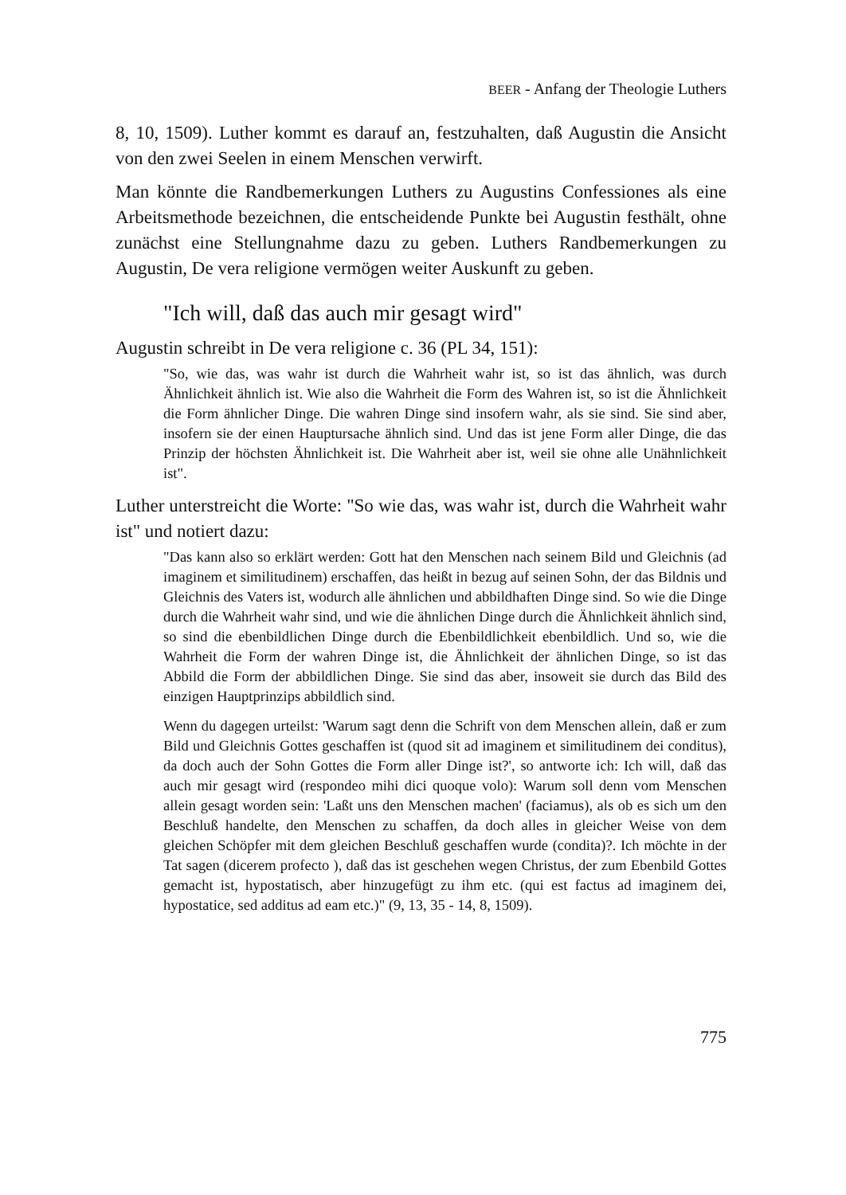BEER - Anfang der Theologie Luthers
8, 10, 1509). Luther kommt es darauf an, festzuhalten, daß Augustin die Ansicht von den zwei Seelen in einem Menschen verwirft.
Man könnte die Randbemerkungen Luthers zu Augustins Confessiones als eine Arbeitsmethode bezeichnen, die entscheidende Punkte bei Augustin festhält, ohne zunächst eine Stellungnahme dazu zu geben. Luthers Randbemerkungen zu Augustin, De vera religione vermögen weiter Auskunft zu geben.
"Ich will, daß das auch mir gesagt wird"
Augustin schreibt in De vera religione c. 36 (PL 34, 151):
"So, wie das, was wahr ist durch die Wahrheit wahr ist, so ist das ähnlich, was durch Ähnlichkeit ähnlich ist. Wie also die Wahrheit die Form des Wahren ist, so ist die Ähnlichkeit die Form ähnlicher Dinge. Die wahren Dinge sind insofern wahr, als sie sind. Sie sind aber, insofern sie der einen Hauptursache ähnlich sind. Und das ist jene Form aller Dinge, die das Prinzip der höchsten Ähnlichkeit ist. Die Wahrheit aber ist, weil sie ohne alle Unähnlichkeit ist".
Luther unterstreicht die Worte: "So wie das, was wahr ist, durch die Wahrheit wahr ist" und notiert dazu:
"Das kann also so erklärt werden: Gott hat den Menschen nach seinem Bild und Gleichnis (ad imaginem et similitudinem) erschaffen, das heißt in bezug auf seinen Sohn, der das Bildnis und Gleichnis des Vaters ist, wodurch alle ähnlichen und abbildhaften Dinge sind. So wie die Dinge durch die Wahrheit wahr sind, und wie die ähnlichen Dinge durch die Ähnlichkeit ähnlich sind, so sind die ebenbildlichen Dinge durch die Ebenbildlichkeit ebenbildlich. Und so, wie die Wahrheit die Form der wahren Dinge ist, die Ähnlichkeit der ähnlichen Dinge, so ist das Abbild die Form der abbildlichen Dinge. Sie sind das aber, insoweit sie durch das Bild des einzigen Hauptprinzips abbildlich sind.
Wenn du dagegen urteilst: 'Warum sagt denn die Schrift von dem Menschen allein, daß er zum Bild und Gleichnis Gottes geschaffen ist (quod sit ad imaginem et similitudinem dei conditus), da doch auch der Sohn Gottes die Form aller Dinge ist?', so antworte ich: Ich will, daß das auch mir gesagt wird (respondeo mihi dici quoque volo): Warum soll denn vom Menschen allein gesagt worden sein: 'Laßt uns den Menschen machen' (faciamus), als ob es sich um den Beschluß handelte, den Menschen zu schaffen, da doch alles in gleicher Weise von dem gleichen Schöpfer mit dem gleichen Beschluß geschaffen wurde (condita)?. Ich möchte in der Tat sagen (dicerem profecto ), daß das ist geschehen wegen Christus, der zum Ebenbild Gottes gemacht ist, hypostatisch, aber hinzugefügt zu ihm etc. (qui est factus ad imaginem dei, hypostatice, sed additus ad eam etc.)" (9, 13, 35 - 14, 8, 1509).
775